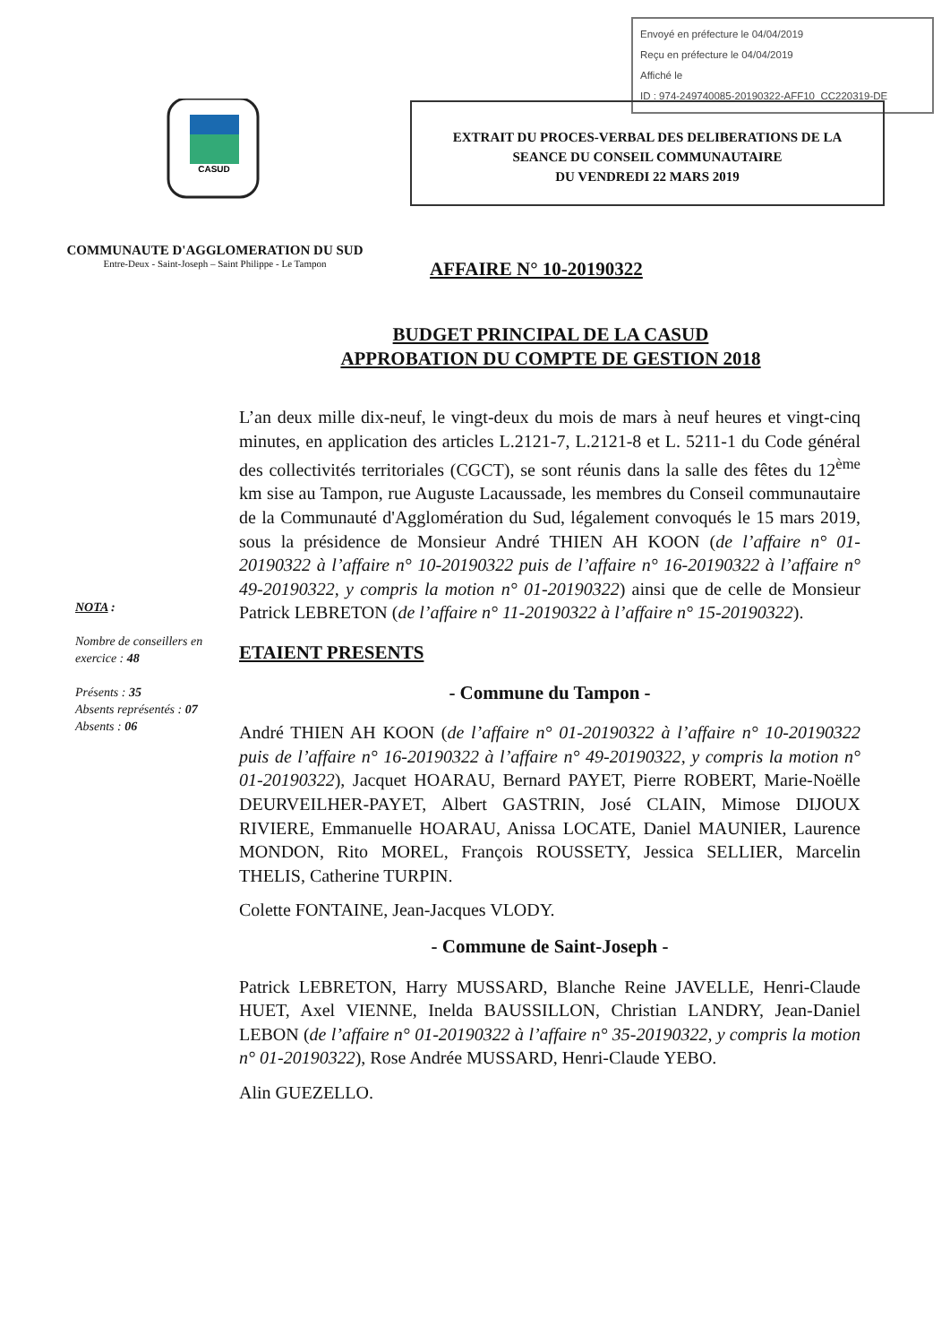Envoyé en préfecture le 04/04/2019
Reçu en préfecture le 04/04/2019
Affiché le
ID : 974-249740085-20190322-AFF10_CC220319-DE
CASUD
COMMUNAUTE D'AGGLOMERATION DU SUD
Entre-Deux - Saint-Joseph – Saint Philippe - Le Tampon
EXTRAIT DU PROCES-VERBAL DES DELIBERATIONS DE LA
SEANCE DU CONSEIL COMMUNAUTAIRE
DU VENDREDI 22 MARS 2019
AFFAIRE N° 10-20190322
BUDGET PRINCIPAL DE LA CASUD
APPROBATION DU COMPTE DE GESTION 2018
NOTA :
Nombre de conseillers en exercice : 48
Présents : 35
Absents représentés : 07
Absents : 06
L’an deux mille dix-neuf, le vingt-deux du mois de mars à neuf heures et vingt-cinq minutes, en application des articles L.2121-7, L.2121-8 et L. 5211-1 du Code général des collectivités territoriales (CGCT), se sont réunis dans la salle des fêtes du 12<sup>ème</sup> km sise au Tampon, rue Auguste Lacaussade, les membres du Conseil communautaire de la Communauté d'Agglomération du Sud, légalement convoqués le 15 mars 2019, sous la présidence de Monsieur André THIEN AH KOON (de l’affaire n° 01-20190322 à l’affaire n° 10-20190322 puis de l’affaire n° 16-20190322 à l’affaire n° 49-20190322, y compris la motion n° 01-20190322) ainsi que de celle de Monsieur Patrick LEBRETON (de l’affaire n° 11-20190322 à l’affaire n° 15-20190322).
ETAIENT PRESENTS
- Commune du Tampon -
André THIEN AH KOON (de l’affaire n° 01-20190322 à l’affaire n° 10-20190322 puis de l’affaire n° 16-20190322 à l’affaire n° 49-20190322, y compris la motion n° 01-20190322), Jacquet HOARAU, Bernard PAYET, Pierre ROBERT, Marie-Noëlle DEURVEILHER-PAYET, Albert GASTRIN, José CLAIN, Mimose DIJOUX RIVIERE, Emmanuelle HOARAU, Anissa LOCATE, Daniel MAUNIER, Laurence MONDON, Rito MOREL, François ROUSSETY, Jessica SELLIER, Marcelin THELIS, Catherine TURPIN.
Colette FONTAINE, Jean-Jacques VLODY.
- Commune de Saint-Joseph -
Patrick LEBRETON, Harry MUSSARD, Blanche Reine JAVELLE, Henri-Claude HUET, Axel VIENNE, Inelda BAUSSILLON, Christian LANDRY, Jean-Daniel LEBON (de l’affaire n° 01-20190322 à l’affaire n° 35-20190322, y compris la motion n° 01-20190322), Rose Andrée MUSSARD, Henri-Claude YEBO.
Alin GUEZELLO.